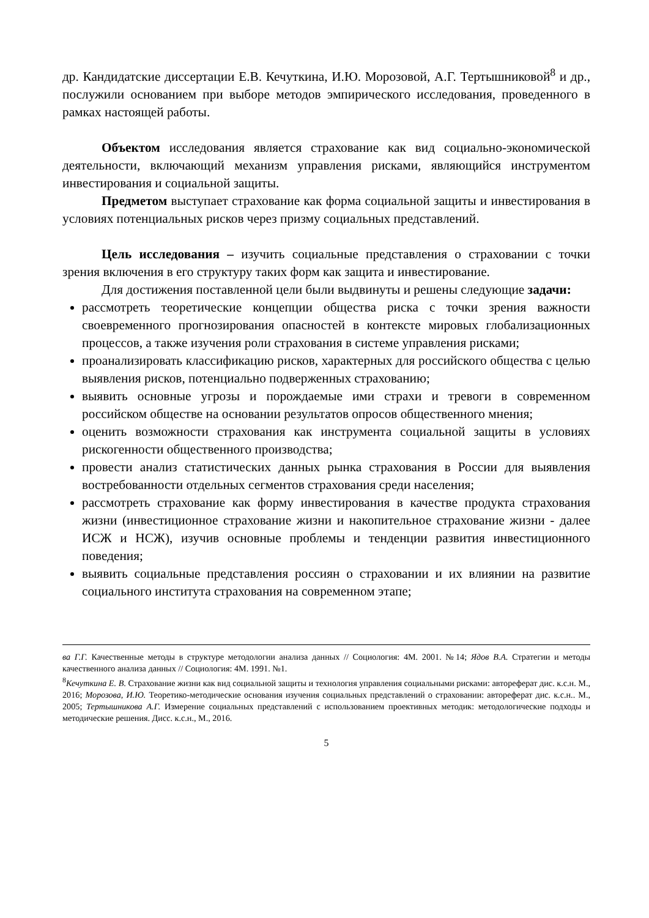др. Кандидатские диссертации Е.В. Кечуткина, И.Ю. Морозовой, А.Г. Тертышниковой<sup>8</sup> и др., послужили основанием при выборе методов эмпирического исследования, проведенного в рамках настоящей работы.
Объектом исследования является страхование как вид социально-экономической деятельности, включающий механизм управления рисками, являющийся инструментом инвестирования и социальной защиты.
Предметом выступает страхование как форма социальной защиты и инвестирования в условиях потенциальных рисков через призму социальных представлений.
Цель исследования – изучить социальные представления о страховании с точки зрения включения в его структуру таких форм как защита и инвестирование.
Для достижения поставленной цели были выдвинуты и решены следующие задачи:
рассмотреть теоретические концепции общества риска с точки зрения важности своевременного прогнозирования опасностей в контексте мировых глобализационных процессов, а также изучения роли страхования в системе управления рисками;
проанализировать классификацию рисков, характерных для российского общества с целью выявления рисков, потенциально подверженных страхованию;
выявить основные угрозы и порождаемые ими страхи и тревоги в современном российском обществе на основании результатов опросов общественного мнения;
оценить возможности страхования как инструмента социальной защиты в условиях рискогенности общественного производства;
провести анализ статистических данных рынка страхования в России для выявления востребованности отдельных сегментов страхования среди населения;
рассмотреть страхование как форму инвестирования в качестве продукта страхования жизни (инвестиционное страхование жизни и накопительное страхование жизни - далее ИСЖ и НСЖ), изучив основные проблемы и тенденции развития инвестиционного поведения;
выявить социальные представления россиян о страховании и их влиянии на развитие социального института страхования на современном этапе;
ва Г.Г. Качественные методы в структуре методологии анализа данных // Социология: 4М. 2001. №14; Ядов В.А. Стратегии и методы качественного анализа данных // Социология: 4М. 1991. №1.
<sup>8</sup> Кечуткина Е. В. Страхование жизни как вид социальной защиты и технология управления социальными рисками: автореферат дис. к.с.н. М., 2016; Морозова, И.Ю. Теоретико-методические основания изучения социальных представлений о страховании: автореферат дис. к.с.н.. М., 2005; Тертышникова А.Г. Измерение социальных представлений с использованием проективных методик: методологические подходы и методические решения. Дисс. к.с.н., М., 2016.
5